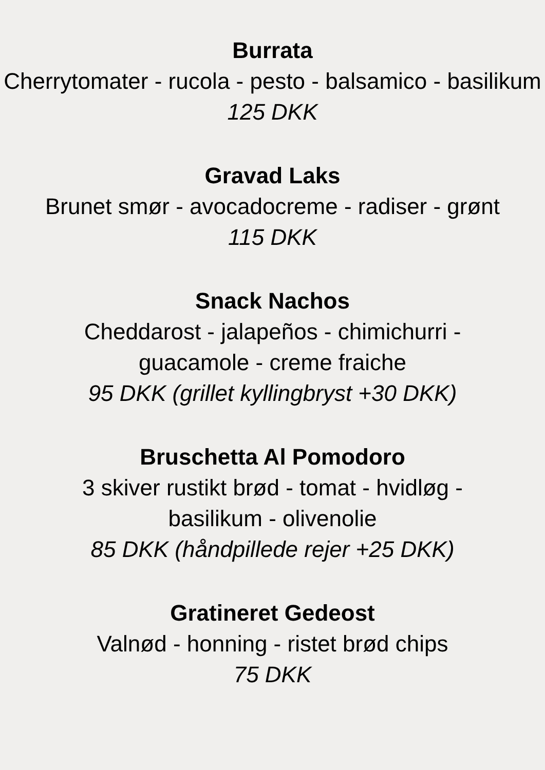Burrata
Cherrytomater - rucola - pesto - balsamico - basilikum
125 DKK
Gravad Laks
Brunet smør - avocadocreme - radiser - grønt
115 DKK
Snack Nachos
Cheddarost - jalapeños - chimichurri -
guacamole - creme fraiche
95 DKK (grillet kyllingbryst +30 DKK)
Bruschetta Al Pomodoro
3 skiver rustikt brød - tomat - hvidløg -
basilikum - olivenolie
85 DKK (håndpillede rejer +25 DKK)
Gratineret Gedeost
Valnød - honning - ristet brød chips
75 DKK